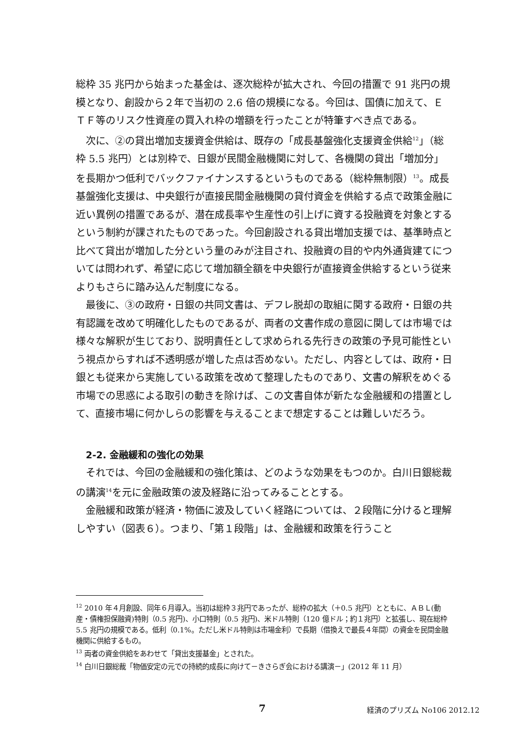総枠 35 兆円から始まった基金は、逐次総枠が拡大され、今回の措置で 91 兆円の規模となり、創設から２年で当初の 2.6 倍の規模になる。今回は、国債に加えて、ＥＴＦ等のリスク性資産の買入れ枠の増額を行ったことが特筆すべき点である。
次に、②の貸出増加支援資金供給は、既存の「成長基盤強化支援資金供給<sup>12</sup>」（総枠 5.5 兆円）とは別枠で、日銀が民間金融機関に対して、各機関の貸出「増加分」を長期かつ低利でバックファイナンスするというものである（総枠無制限）<sup>13</sup>。成長基盤強化支援は、中央銀行が直接民間金融機関の貸付資金を供給する点で政策金融に近い異例の措置であるが、潜在成長率や生産性の引上げに資する投融資を対象とするという制約が課されたものであった。今回創設される貸出増加支援では、基準時点と比べて貸出が増加した分という量のみが注目され、投融資の目的や内外通貨建てについては問われず、希望に応じて増加額全額を中央銀行が直接資金供給するという従来よりもさらに踏み込んだ制度になる。
最後に、③の政府・日銀の共同文書は、デフレ脱却の取組に関する政府・日銀の共有認識を改めて明確化したものであるが、両者の文書作成の意図に関しては市場では様々な解釈が生じており、説明責任として求められる先行きの政策の予見可能性という視点からすれば不透明感が増した点は否めない。ただし、内容としては、政府・日銀とも従来から実施している政策を改めて整理したものであり、文書の解釈をめぐる市場での思惑による取引の動きを除けば、この文書自体が新たな金融緩和の措置として、直接市場に何かしらの影響を与えることまで想定することは難しいだろう。
2-2. 金融緩和の強化の効果
それでは、今回の金融緩和の強化策は、どのような効果をもつのか。白川日銀総裁の講演<sup>14</sup>を元に金融政策の波及経路に沿ってみることとする。
金融緩和政策が経済・物価に波及していく経路については、２段階に分けると理解しやすい（図表６）。つまり、「第１段階」は、金融緩和政策を行うこと
<sup>12</sup> 2010 年４月創設、同年６月導入。当初は総枠３兆円であったが、総枠の拡大（＋0.5 兆円）とともに、ＡＢＬ(動産・債権担保融資)特則（0.5 兆円)、小口特則（0.5 兆円)、米ドル特則（120 億ドル；約１兆円）と拡張し、現在総枠 5.5 兆円の規模である。低利（0.1%。ただし米ドル特則は市場金利）で長期（借換えで最長４年間）の資金を民間金融機関に供給するもの。
<sup>13</sup> 両者の資金供給をあわせて「貸出支援基金」とされた。
<sup>14</sup> 白川日銀総裁「物価安定の元での持続的成長に向けて－きさらぎ会における講演－」(2012 年 11 月）
7 経済のプリズム No106 2012.12